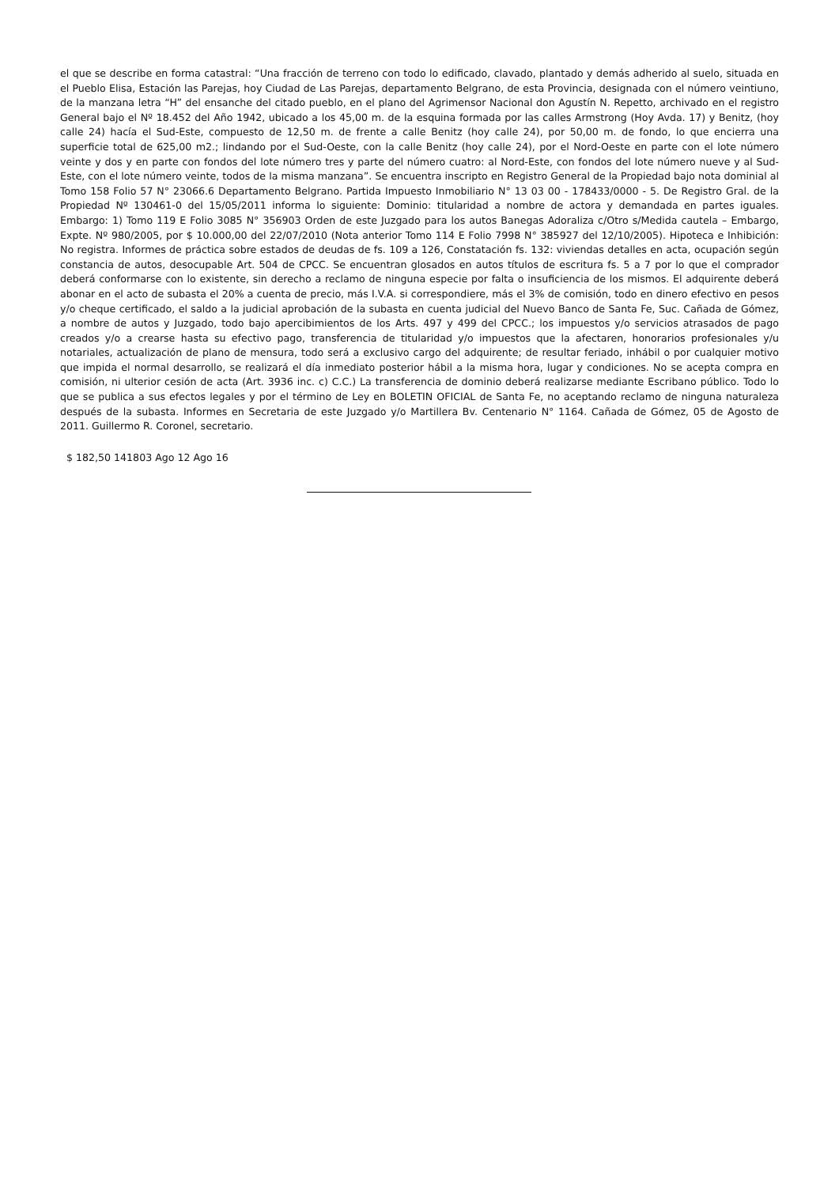el que se describe en forma catastral: “Una fracción de terreno con todo lo edificado, clavado, plantado y demás adherido al suelo, situada en el Pueblo Elisa, Estación las Parejas, hoy Ciudad de Las Parejas, departamento Belgrano, de esta Provincia, designada con el número veintiuno, de la manzana letra “H” del ensanche del citado pueblo, en el plano del Agrimensor Nacional don Agustín N. Repetto, archivado en el registro General bajo el Nº 18.452 del Año 1942, ubicado a los 45,00 m. de la esquina formada por las calles Armstrong (Hoy Avda. 17) y Benitz, (hoy calle 24) hacía el Sud-Este, compuesto de 12,50 m. de frente a calle Benitz (hoy calle 24), por 50,00 m. de fondo, lo que encierra una superficie total de 625,00 m2.; lindando por el Sud-Oeste, con la calle Benitz (hoy calle 24), por el Nord-Oeste en parte con el lote número veinte y dos y en parte con fondos del lote número tres y parte del número cuatro: al Nord-Este, con fondos del lote número nueve y al Sud-Este, con el lote número veinte, todos de la misma manzana”. Se encuentra inscripto en Registro General de la Propiedad bajo nota dominial al Tomo 158 Folio 57 N° 23066.6 Departamento Belgrano. Partida Impuesto Inmobiliario N° 13 03 00 - 178433/0000 - 5. De Registro Gral. de la Propiedad Nº 130461-0 del 15/05/2011 informa lo siguiente: Dominio: titularidad a nombre de actora y demandada en partes iguales. Embargo: 1) Tomo 119 E Folio 3085 N° 356903 Orden de este Juzgado para los autos Banegas Adoraliza c/Otro s/Medida cautela – Embargo, Expte. Nº 980/2005, por $ 10.000,00 del 22/07/2010 (Nota anterior Tomo 114 E Folio 7998 N° 385927 del 12/10/2005). Hipoteca e Inhibición: No registra. Informes de práctica sobre estados de deudas de fs. 109 a 126, Constatación fs. 132: viviendas detalles en acta, ocupación según constancia de autos, desocupable Art. 504 de CPCC. Se encuentran glosados en autos títulos de escritura fs. 5 a 7 por lo que el comprador deberá conformarse con lo existente, sin derecho a reclamo de ninguna especie por falta o insuficiencia de los mismos. El adquirente deberá abonar en el acto de subasta el 20% a cuenta de precio, más I.V.A. si correspondiere, más el 3% de comisión, todo en dinero efectivo en pesos y/o cheque certificado, el saldo a la judicial aprobación de la subasta en cuenta judicial del Nuevo Banco de Santa Fe, Suc. Cañada de Gómez, a nombre de autos y Juzgado, todo bajo apercibimientos de los Arts. 497 y 499 del CPCC.; los impuestos y/o servicios atrasados de pago creados y/o a crearse hasta su efectivo pago, transferencia de titularidad y/o impuestos que la afectaren, honorarios profesionales y/u notariales, actualización de plano de mensura, todo será a exclusivo cargo del adquirente; de resultar feriado, inhábil o por cualquier motivo que impida el normal desarrollo, se realizará el día inmediato posterior hábil a la misma hora, lugar y condiciones. No se acepta compra en comisión, ni ulterior cesión de acta (Art. 3936 inc. c) C.C.) La transferencia de dominio deberá realizarse mediante Escribano público. Todo lo que se publica a sus efectos legales y por el término de Ley en BOLETIN OFICIAL de Santa Fe, no aceptando reclamo de ninguna naturaleza después de la subasta. Informes en Secretaria de este Juzgado y/o Martillera Bv. Centenario N° 1164. Cañada de Gómez, 05 de Agosto de 2011. Guillermo R. Coronel, secretario.
$ 182,50 141803 Ago 12 Ago 16